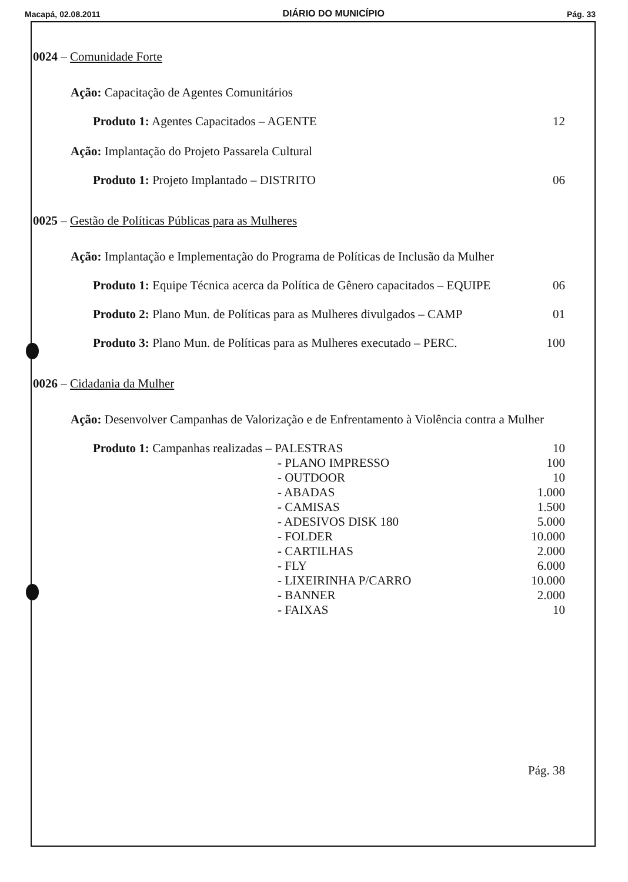Macapá, 02.08.2011 DIÁRIO DO MUNICÍPIO Pág. 33
0024 – Comunidade Forte
Ação: Capacitação de Agentes Comunitários
Produto 1: Agentes Capacitados – AGENTE 12
Ação: Implantação do Projeto Passarela Cultural
Produto 1: Projeto Implantado – DISTRITO 06
0025 – Gestão de Políticas Públicas para as Mulheres
Ação: Implantação e Implementação do Programa de Políticas de Inclusão da Mulher
Produto 1: Equipe Técnica acerca da Política de Gênero capacitados – EQUIPE 06
Produto 2: Plano Mun. de Políticas para as Mulheres divulgados – CAMP 01
Produto 3: Plano Mun. de Políticas para as Mulheres executado – PERC. 100
0026 – Cidadania da Mulher
Ação: Desenvolver Campanhas de Valorização e de Enfrentamento à Violência contra a Mulher
Produto 1: Campanhas realizadas – PALESTRAS 10
- PLANO IMPRESSO 100
- OUTDOOR 10
- ABADAS 1.000
- CAMISAS 1.500
- ADESIVOS DISK 180 5.000
- FOLDER 10.000
- CARTILHAS 2.000
- FLY 6.000
- LIXEIRINHA P/CARRO 10.000
- BANNER 2.000
- FAIXAS 10
Pág. 38